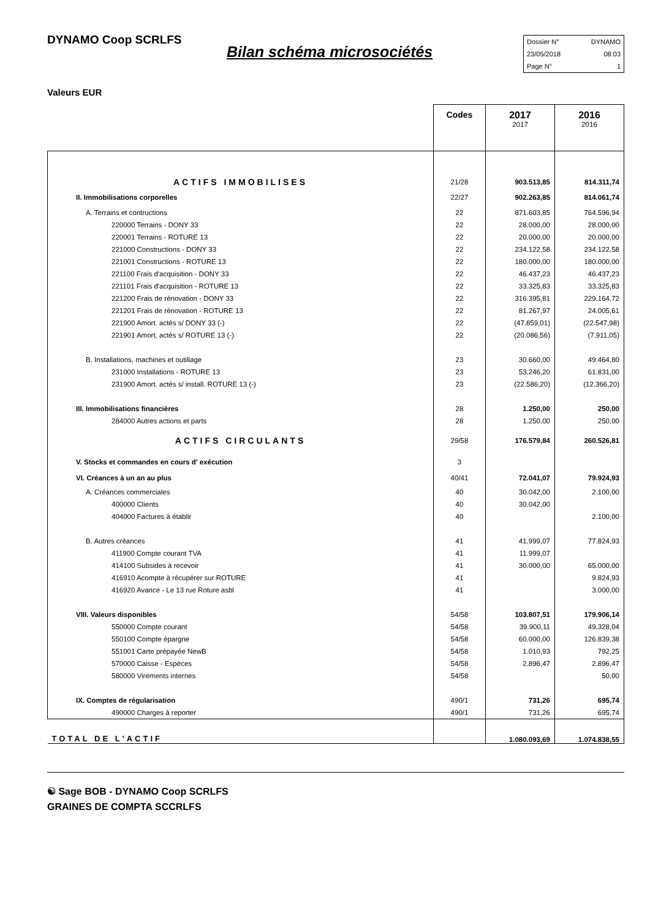DYNAMO Coop SCRLFS
Bilan schéma microsociétés
Dossier N° DYNAMO
23/05/2018 08:03
Page N° 1
Valeurs EUR
| | Codes | 2017 2017 | 2016 2016 |
| ACTIFS IMMOBILISES | 21/28 | 903.513,85 | 814.311,74 |
| II. Immobilisations corporelles | 22/27 | 902.263,85 | 814.061,74 |
| A. Terrains et contructions | 22 | 871.603,85 | 764.596,94 |
| 220000 Terrains - DONY 33 | 22 | 28.000,00 | 28.000,00 |
| 220001 Terrains - ROTURE 13 | 22 | 20.000,00 | 20.000,00 |
| 221000 Constructions - DONY 33 | 22 | 234.122,58 | 234.122,58 |
| 221001 Constructions - ROTURE 13 | 22 | 180.000,00 | 180.000,00 |
| 221100 Frais d'acquisition - DONY 33 | 22 | 46.437,23 | 46.437,23 |
| 221101 Frais d'acquisition - ROTURE 13 | 22 | 33.325,83 | 33.325,83 |
| 221200 Frais de rénovation - DONY 33 | 22 | 316.395,81 | 229.164,72 |
| 221201 Frais de rénovation - ROTURE 13 | 22 | 81.267,97 | 24.005,61 |
| 221900 Amort. actés s/ DONY 33 (-) | 22 | (47.859,01) | (22.547,98) |
| 221901 Amort. actés s/ ROTURE 13 (-) | 22 | (20.086,56) | (7.911,05) |
| B. Installations, machines et outillage | 23 | 30.660,00 | 49.464,80 |
| 231000 Installations - ROTURE 13 | 23 | 53.246,20 | 61.831,00 |
| 231900 Amort. actés s/ install. ROTURE 13 (-) | 23 | (22.586,20) | (12.366,20) |
| III. Immobilisations financières | 28 | 1.250,00 | 250,00 |
| 284000 Autres actions et parts | 28 | 1.250,00 | 250,00 |
| ACTIFS CIRCULANTS | 29/58 | 176.579,84 | 260.526,81 |
| V. Stocks et commandes en cours d' exécution | 3 | | |
| VI. Créances à un an au plus | 40/41 | 72.041,07 | 79.924,93 |
| A. Créances commerciales | 40 | 30.042,00 | 2.100,00 |
| 400000 Clients | 40 | 30.042,00 | |
| 404000 Factures à établir | 40 | | 2.100,00 |
| B. Autres créances | 41 | 41.999,07 | 77.824,93 |
| 411900 Compte courant TVA | 41 | 11.999,07 | |
| 414100 Subsides à recevoir | 41 | 30.000,00 | 65.000,00 |
| 416910 Acompte à récupérer sur ROTURE | 41 | | 9.824,93 |
| 416920 Avance - Le 13 rue Roture asbl | 41 | | 3.000,00 |
| VIII. Valeurs disponibles | 54/58 | 103.807,51 | 179.906,14 |
| 550000 Compte courant | 54/58 | 39.900,11 | 49.328,04 |
| 550100 Compte épargne | 54/58 | 60.000,00 | 126.839,38 |
| 551001 Carte prépayée NewB | 54/58 | 1.010,93 | 792,25 |
| 570000 Caisse - Espèces | 54/58 | 2.896,47 | 2.896,47 |
| 580000 Virements internes | 54/58 | | 50,00 |
| IX. Comptes de régularisation | 490/1 | 731,26 | 695,74 |
| 490000 Charges à reporter | 490/1 | 731,26 | 695,74 |
| TOTAL DE L'ACTIF | | 1.080.093,69 | 1.074.838,55 |
☯ Sage BOB - DYNAMO Coop SCRLFS
GRAINES DE COMPTA SCCRLFS